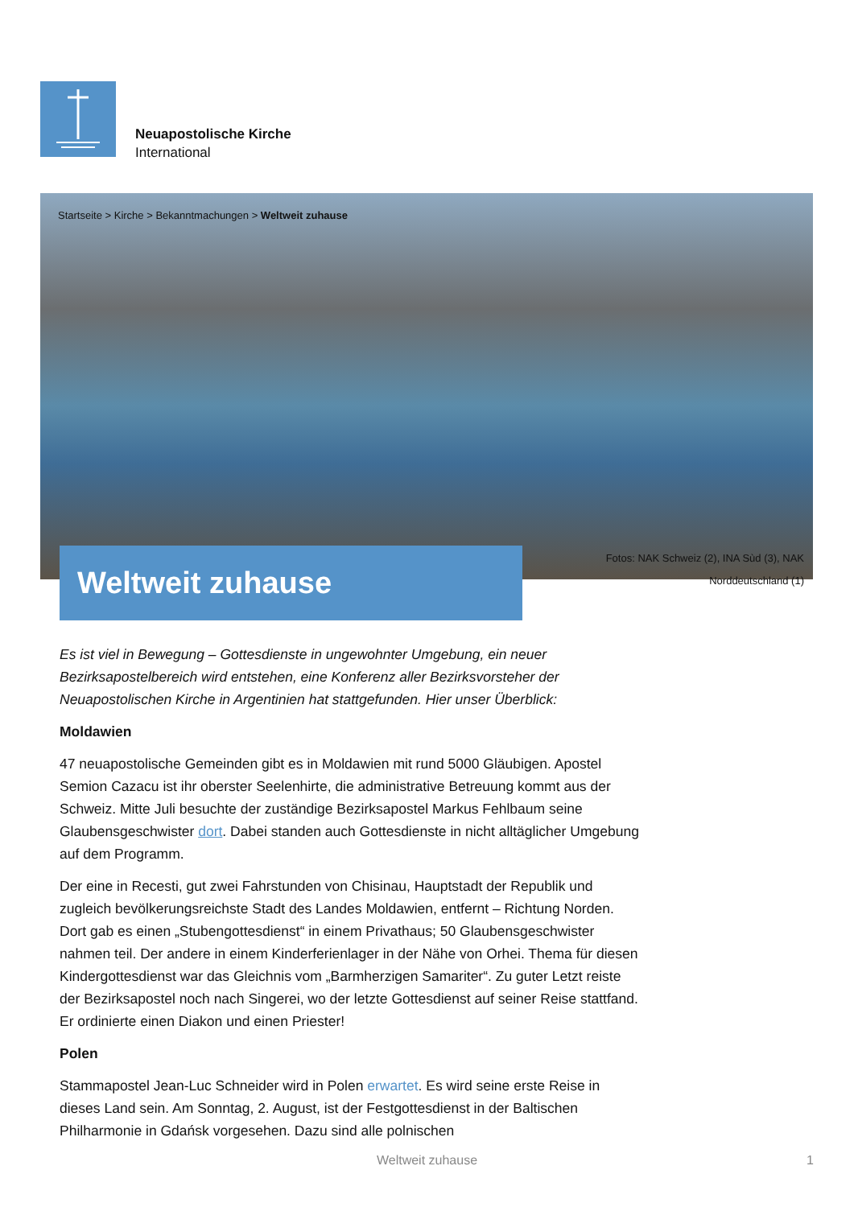Neuapostolische Kirche
International
Startseite > Kirche > Bekanntmachungen > Weltweit zuhause
Weltweit zuhause
Fotos: NAK Schweiz (2), INA Sùd (3), NAK
Norddeutschland (1)
Es ist viel in Bewegung – Gottesdienste in ungewohnter Umgebung, ein neuer Bezirksapostelbereich wird entstehen, eine Konferenz aller Bezirksvorsteher der Neuapostolischen Kirche in Argentinien hat stattgefunden. Hier unser Überblick:
Moldawien
47 neuapostolische Gemeinden gibt es in Moldawien mit rund 5000 Gläubigen. Apostel Semion Cazacu ist ihr oberster Seelenhirte, die administrative Betreuung kommt aus der Schweiz. Mitte Juli besuchte der zuständige Bezirksapostel Markus Fehlbaum seine Glaubensgeschwister dort. Dabei standen auch Gottesdienste in nicht alltäglicher Umgebung auf dem Programm.
Der eine in Recesti, gut zwei Fahrstunden von Chisinau, Hauptstadt der Republik und zugleich bevölkerungsreichste Stadt des Landes Moldawien, entfernt – Richtung Norden. Dort gab es einen „Stubengottesdienst“ in einem Privathaus; 50 Glaubensgeschwister nahmen teil. Der andere in einem Kinderferienlager in der Nähe von Orhei. Thema für diesen Kindergottesdienst war das Gleichnis vom „Barmherzigen Samariter“. Zu guter Letzt reiste der Bezirksapostel noch nach Singerei, wo der letzte Gottesdienst auf seiner Reise stattfand. Er ordinierte einen Diakon und einen Priester!
Polen
Stammapostel Jean-Luc Schneider wird in Polen erwartet. Es wird seine erste Reise in dieses Land sein. Am Sonntag, 2. August, ist der Festgottesdienst in der Baltischen Philharmonie in Gdańsk vorgesehen. Dazu sind alle polnischen
Weltweit zuhause 1